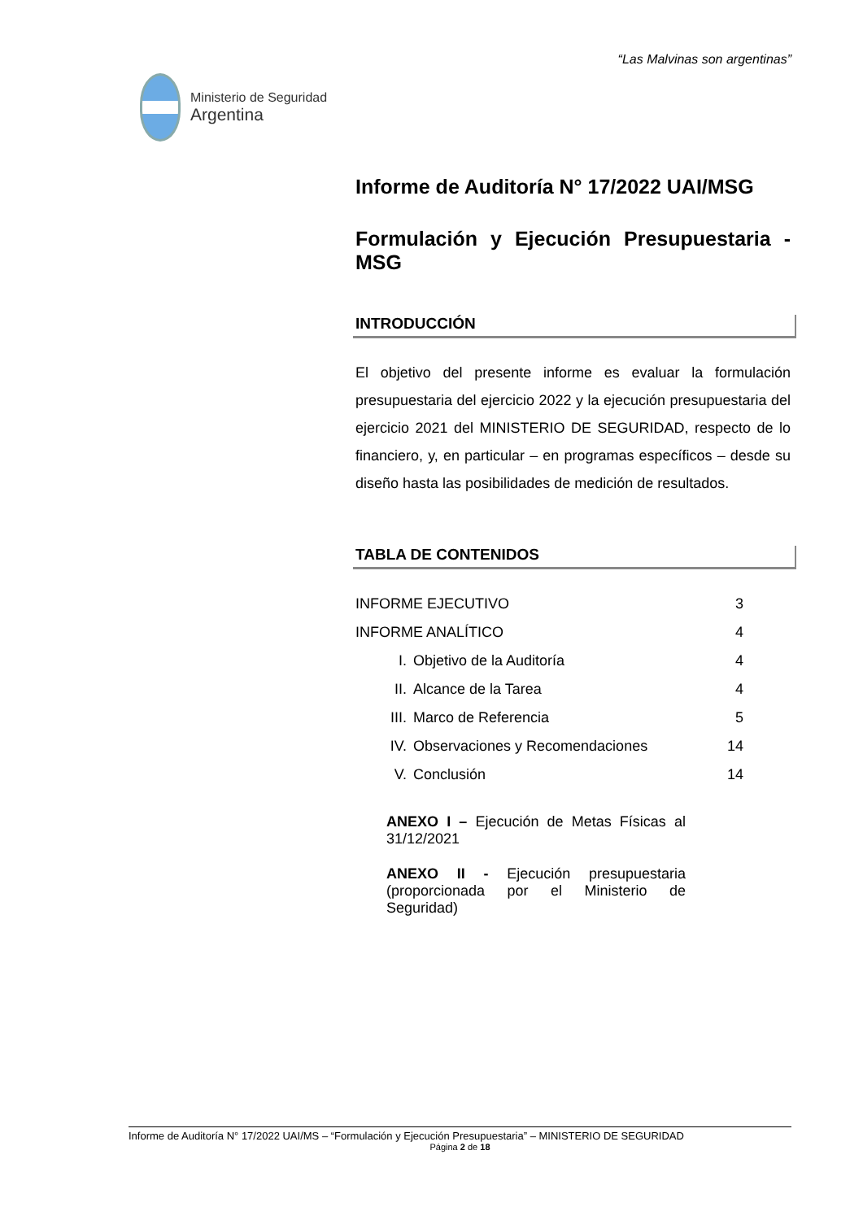“Las Malvinas son argentinas”
Ministerio de Seguridad
Argentina
Informe de Auditoría N° 17/2022 UAI/MSG
Formulación y Ejecución Presupuestaria - MSG
INTRODUCCIÓN
El objetivo del presente informe es evaluar la formulación presupuestaria del ejercicio 2022 y la ejecución presupuestaria del ejercicio 2021 del MINISTERIO DE SEGURIDAD, respecto de lo financiero, y, en particular – en programas específicos – desde su diseño hasta las posibilidades de medición de resultados.
TABLA DE CONTENIDOS
| INFORME EJECUTIVO | | 3 |
| INFORME ANALÍTICO | | 4 |
| I. | Objetivo de la Auditoría | 4 |
| II. | Alcance de la Tarea | 4 |
| III. | Marco de Referencia | 5 |
| IV. | Observaciones y Recomendaciones | 14 |
| V. | Conclusión | 14 |
ANEXO I – Ejecución de Metas Físicas al 31/12/2021
ANEXO II - Ejecución presupuestaria (proporcionada por el Ministerio de Seguridad)
Informe de Auditoría N° 17/2022 UAI/MS – “Formulación y Ejecución Presupuestaria” – MINISTERIO DE SEGURIDAD
Página 2 de 18